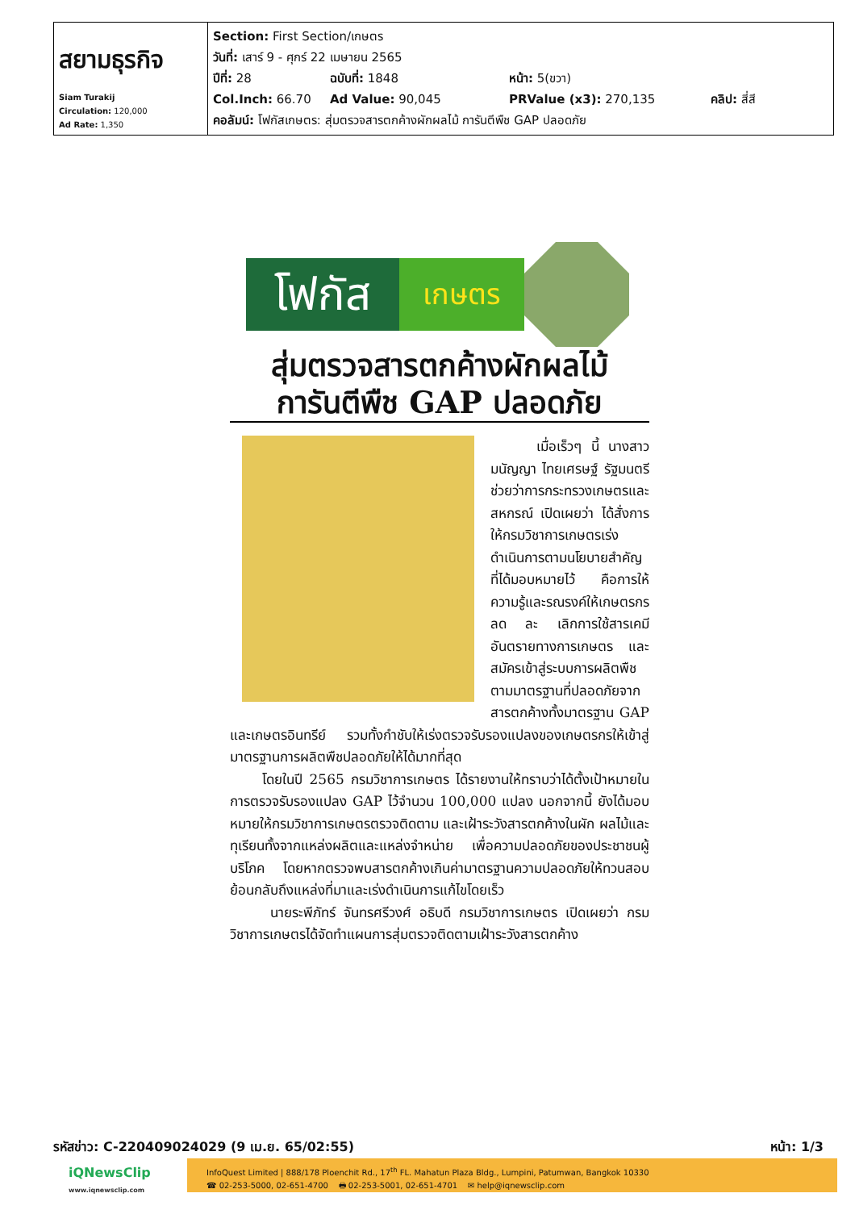| สยามธุรกิจ Siam Turakij Circulation: 120,000 Ad Rate: 1,350 | Section: First Section/เกษตร วันที่: เสาร์ 9 - ศุกร์ 22 เมษายน 2565 ปีที่: 28 ฉบับที่: 1848 หน้า: 5(ขวา) Col.Inch: 66.70 Ad Value: 90,045 PRValue (x3): 270,135 คลิป: สี่สี คอลัมน์: โฟกัสเกษตร: สุ่มตรวจสารตกค้างผักผลไม้ การันตีพืช GAP ปลอดภัย |
โฟกัส
เกษตร
สุ่มตรวจสารตกค้างผักผลไม้
การันตีพืช GAP ปลอดภัย
เมื่อเร็วๆ นี้ นางสาวมนัญญา ไทยเศรษฐ์ รัฐมนตรีช่วยว่าการกระทรวงเกษตรและสหกรณ์ เปิดเผยว่า ได้สั่งการให้กรมวิชาการเกษตรเร่งดำเนินการตามนโยบายสำคัญที่ได้มอบหมายไว้ คือการให้ความรู้และรณรงค์ให้เกษตรกรลด ละ เลิกการใช้สารเคมีอันตรายทางการเกษตร และสมัครเข้าสู่ระบบการผลิตพืชตามมาตรฐานที่ปลอดภัยจากสารตกค้างทั้งมาตรฐาน GAP และเกษตรอินทรีย์ รวมทั้งกำชับให้เร่งตรวจรับรองแปลงของเกษตรกรให้เข้าสู่มาตรฐานการผลิตพืชปลอดภัยให้ได้มากที่สุด
โดยในปี 2565 กรมวิชาการเกษตร ได้รายงานให้ทราบว่าได้ตั้งเป้าหมายในการตรวจรับรองแปลง GAP ไว้จำนวน 100,000 แปลง นอกจากนี้ ยังได้มอบหมายให้กรมวิชาการเกษตรตรวจติดตาม และเฝ้าระวังสารตกค้างในผัก ผลไม้และทุเรียนทั้งจากแหล่งผลิตและแหล่งจำหน่าย เพื่อความปลอดภัยของประชาชนผู้บริโภค โดยหากตรวจพบสารตกค้างเกินค่ามาตรฐานความปลอดภัยให้ทวนสอบย้อนกลับถึงแหล่งที่มาและเร่งดำเนินการแก้ไขโดยเร็ว
นายระพีภัทร์ จันทรศรีวงศ์ อธิบดี กรมวิชาการเกษตร เปิดเผยว่า กรมวิชาการเกษตรได้จัดทำแผนการสุ่มตรวจติดตามเฝ้าระวังสารตกค้าง
รหัสข่าว: C-220409024029 (9 เม.ย. 65/02:55) หน้า: 1/3
iQNewsClip
www.iqnewsclip.com
InfoQuest Limited | 888/178 Ploenchit Rd., 17<sup>th</sup> FL. Mahatun Plaza Bldg., Lumpini, Patumwan, Bangkok 10330
☎ 02-253-5000, 02-651-4700 🖶 02-253-5001, 02-651-4701 ✉ help@iqnewsclip.com